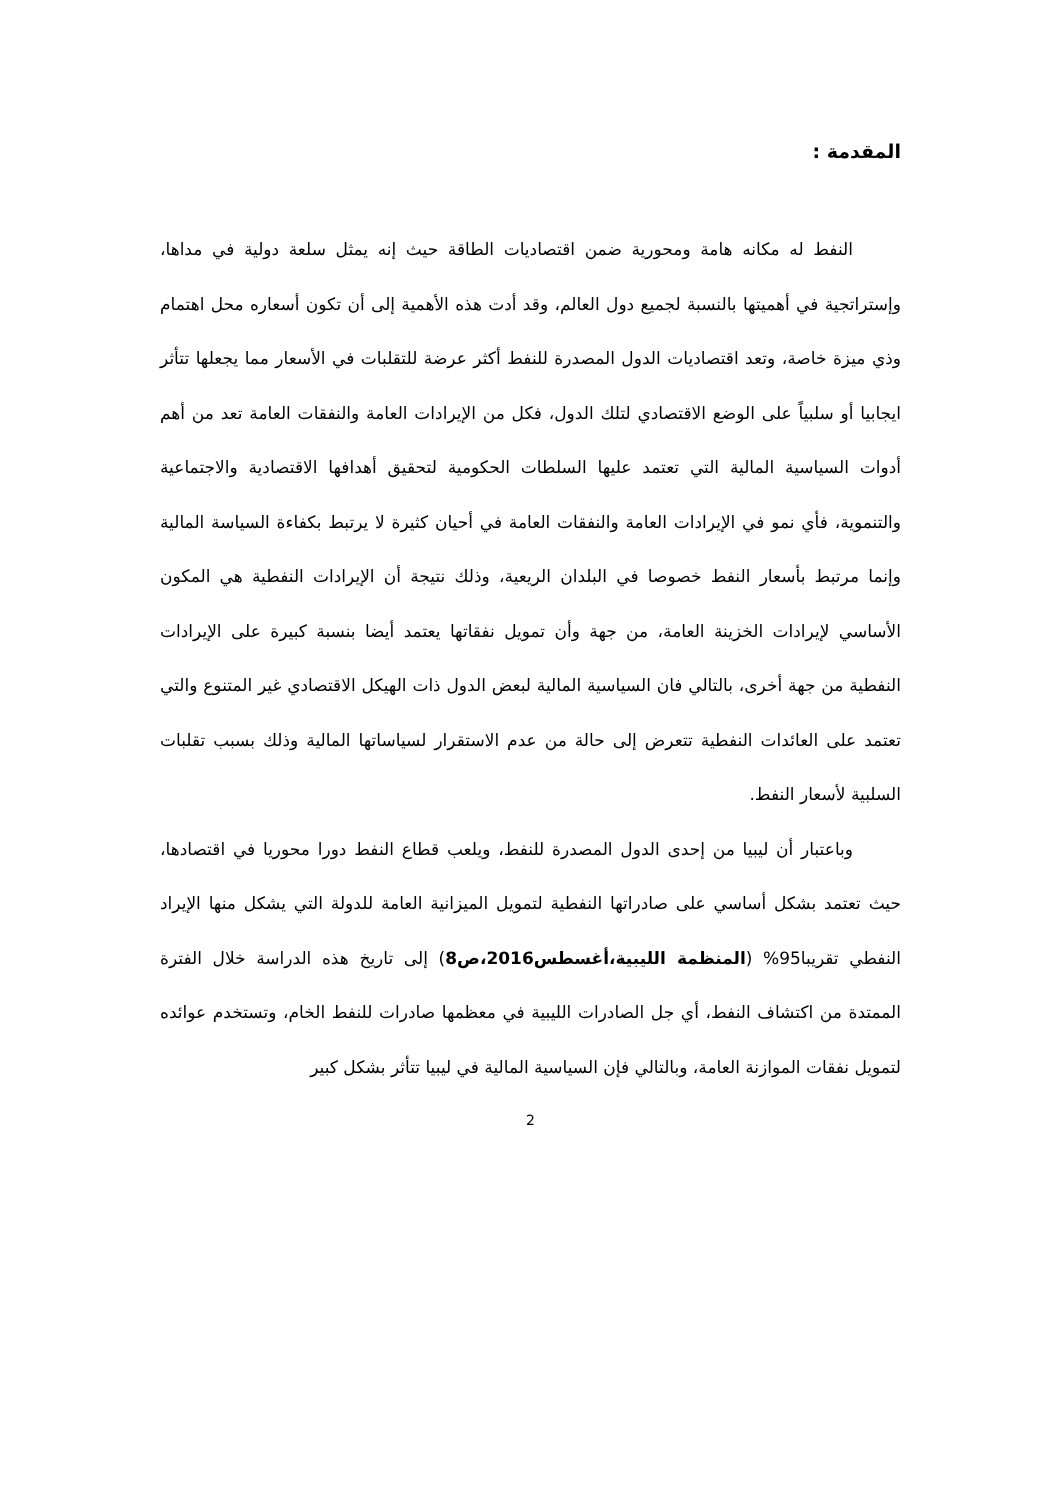المقدمة :
النفط له مكانه هامة ومحورية ضمن اقتصاديات الطاقة حيث إنه يمثل سلعة دولية في مداها، وإستراتجية في أهميتها بالنسبة لجميع دول العالم، وقد أدت هذه الأهمية إلى أن تكون أسعاره محل اهتمام وذي ميزة خاصة، وتعد اقتصاديات الدول المصدرة للنفط أكثر عرضة للتقلبات في الأسعار مما يجعلها تتأثر ايجابيا أو سلبياً على الوضع الاقتصادي لتلك الدول، فكل من الإيرادات العامة والنفقات العامة تعد من أهم أدوات السياسية المالية التي تعتمد عليها السلطات الحكومية لتحقيق أهدافها الاقتصادية والاجتماعية والتنموية، فأي نمو في الإيرادات العامة والنفقات العامة في أحيان كثيرة لا يرتبط بكفاءة السياسة المالية وإنما مرتبط بأسعار النفط خصوصا في البلدان الريعية، وذلك نتيجة أن الإيرادات النفطية هي المكون الأساسي لإيرادات الخزينة العامة، من جهة وأن تمويل نفقاتها يعتمد أيضا بنسبة كبيرة على الإيرادات النفطية من جهة أخرى، بالتالي فان السياسية المالية لبعض الدول ذات الهيكل الاقتصادي غير المتنوع والتي تعتمد على العائدات النفطية تتعرض إلى حالة من عدم الاستقرار لسياساتها المالية وذلك بسبب تقلبات السلبية لأسعار النفط.
وباعتبار أن ليبيا من إحدى الدول المصدرة للنفط، ويلعب قطاع النفط دورا محوريا في اقتصادها، حيث تعتمد بشكل أساسي على صادراتها النفطية لتمويل الميزانية العامة للدولة التي يشكل منها الإيراد النفطي تقريبا95% (المنظمة الليبية،أغسطس2016،ص8) إلى تاريخ هذه الدراسة خلال الفترة الممتدة من اكتشاف النفط، أي جل الصادرات الليبية في معظمها صادرات للنفط الخام، وتستخدم عوائده لتمويل نفقات الموازنة العامة، وبالتالي فإن السياسية المالية في ليبيا تتأثر بشكل كبير
2